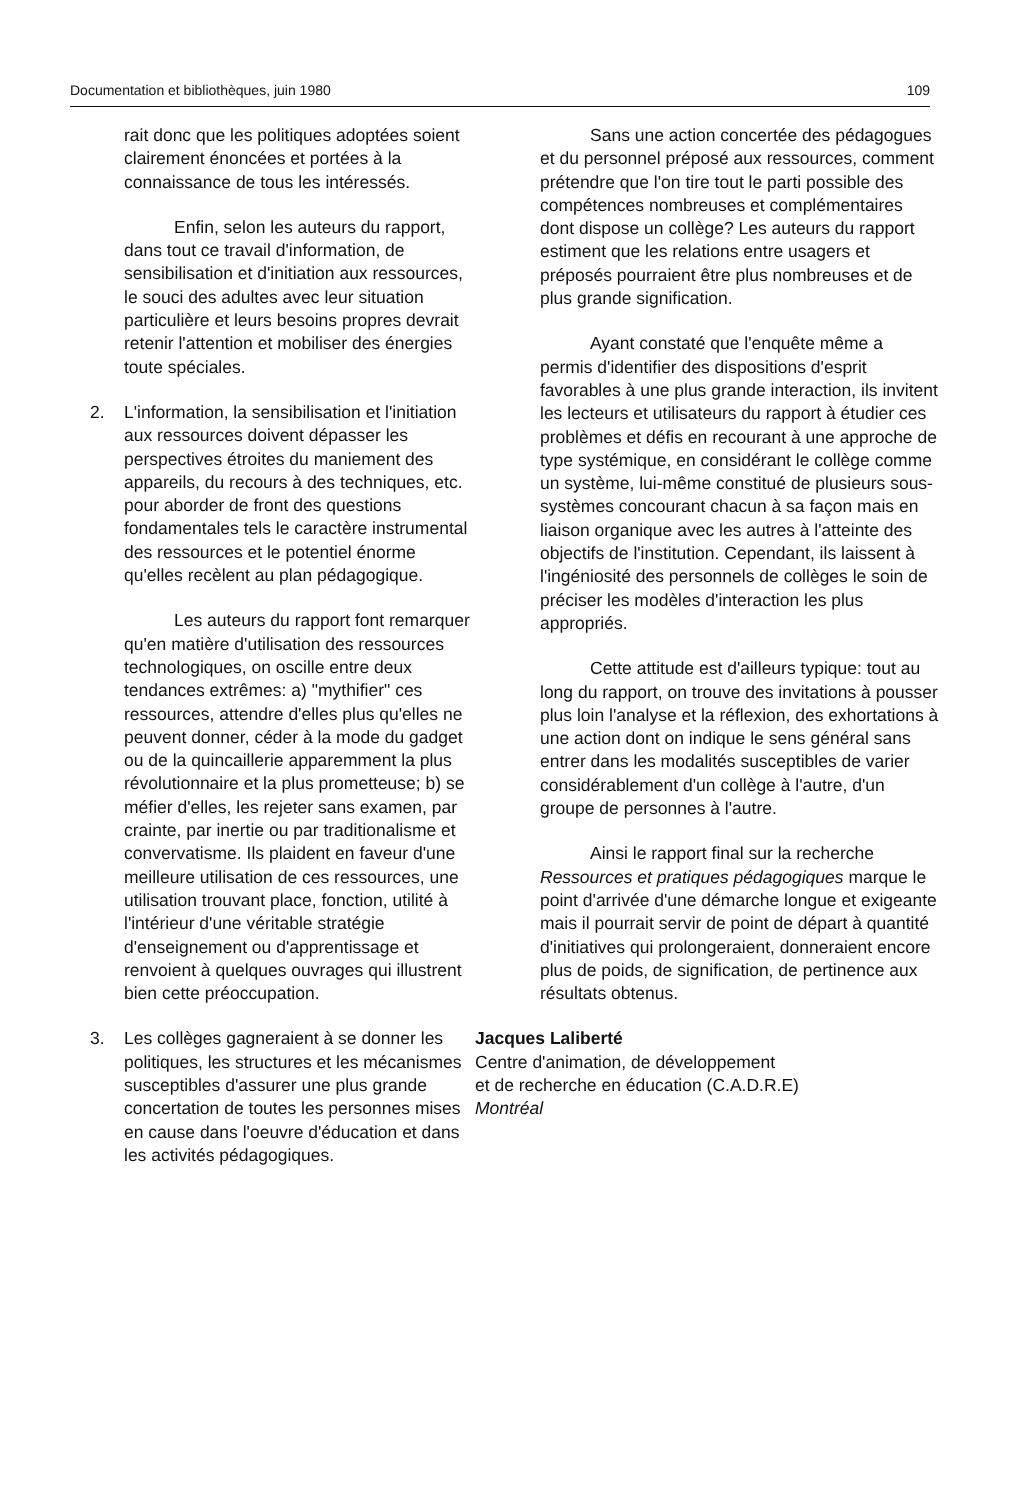Documentation et bibliothèques, juin 1980 109
rait donc que les politiques adoptées soient clairement énoncées et portées à la connaissance de tous les intéressés.
Enfin, selon les auteurs du rapport, dans tout ce travail d'information, de sensibilisation et d'initiation aux ressources, le souci des adultes avec leur situation particulière et leurs besoins propres devrait retenir l'attention et mobiliser des énergies toute spéciales.
2. L'information, la sensibilisation et l'initiation aux ressources doivent dépasser les perspectives étroites du maniement des appareils, du recours à des techniques, etc. pour aborder de front des questions fondamentales tels le caractère instrumental des ressources et le potentiel énorme qu'elles recèlent au plan pédagogique.
Les auteurs du rapport font remarquer qu'en matière d'utilisation des ressources technologiques, on oscille entre deux tendances extrêmes: a) "mythifier" ces ressources, attendre d'elles plus qu'elles ne peuvent donner, céder à la mode du gadget ou de la quincaillerie apparemment la plus révolutionnaire et la plus prometteuse; b) se méfier d'elles, les rejeter sans examen, par crainte, par inertie ou par traditionalisme et convervatisme. Ils plaident en faveur d'une meilleure utilisation de ces ressources, une utilisation trouvant place, fonction, utilité à l'intérieur d'une véritable stratégie d'enseignement ou d'apprentissage et renvoient à quelques ouvrages qui illustrent bien cette préoccupation.
3. Les collèges gagneraient à se donner les politiques, les structures et les mécanismes susceptibles d'assurer une plus grande concertation de toutes les personnes mises en cause dans l'oeuvre d'éducation et dans les activités pédagogiques.
Sans une action concertée des pédagogues et du personnel préposé aux ressources, comment prétendre que l'on tire tout le parti possible des compétences nombreuses et complémentaires dont dispose un collège? Les auteurs du rapport estiment que les relations entre usagers et préposés pourraient être plus nombreuses et de plus grande signification.
Ayant constaté que l'enquête même a permis d'identifier des dispositions d'esprit favorables à une plus grande interaction, ils invitent les lecteurs et utilisateurs du rapport à étudier ces problèmes et défis en recourant à une approche de type systémique, en considérant le collège comme un système, lui-même constitué de plusieurs sous-systèmes concourant chacun à sa façon mais en liaison organique avec les autres à l'atteinte des objectifs de l'institution. Cependant, ils laissent à l'ingéniosité des personnels de collèges le soin de préciser les modèles d'interaction les plus appropriés.
Cette attitude est d'ailleurs typique: tout au long du rapport, on trouve des invitations à pousser plus loin l'analyse et la réflexion, des exhortations à une action dont on indique le sens général sans entrer dans les modalités susceptibles de varier considérablement d'un collège à l'autre, d'un groupe de personnes à l'autre.
Ainsi le rapport final sur la recherche Ressources et pratiques pédagogiques marque le point d'arrivée d'une démarche longue et exigeante mais il pourrait servir de point de départ à quantité d'initiatives qui prolongeraient, donneraient encore plus de poids, de signification, de pertinence aux résultats obtenus.
Jacques Laliberté
Centre d'animation, de développement
et de recherche en éducation (C.A.D.R.E)
Montréal